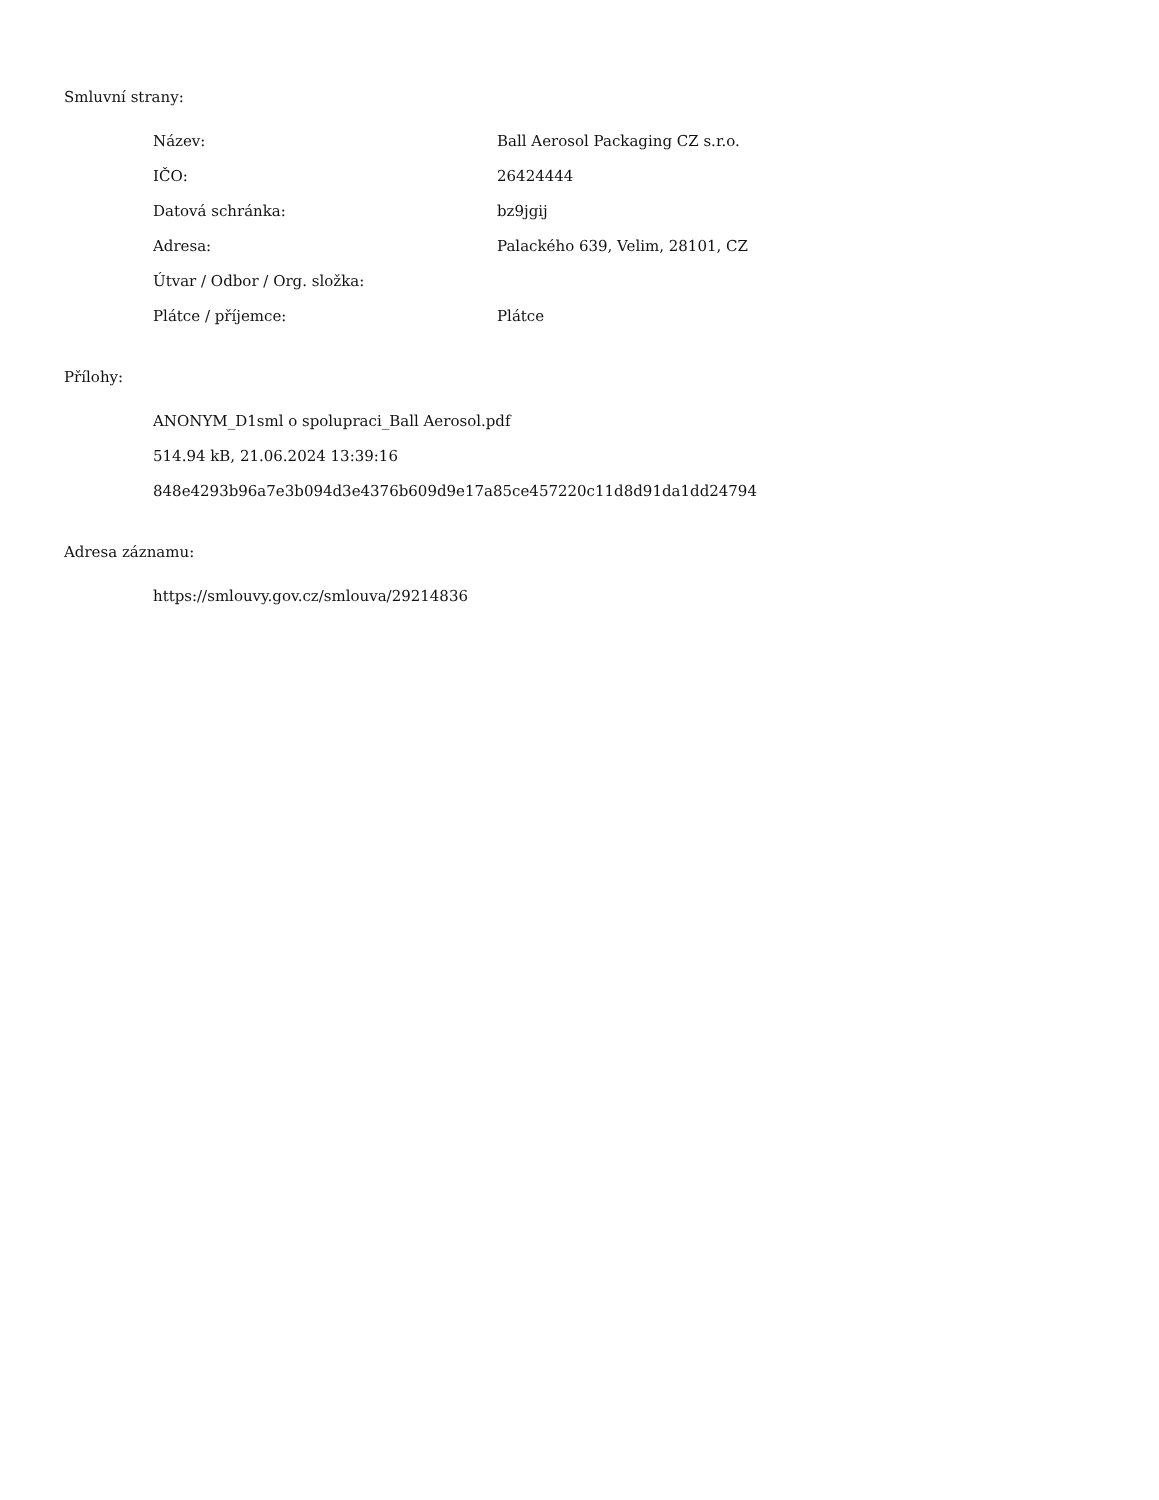Smluvní strany:
| Název: | Ball Aerosol Packaging CZ s.r.o. |
| IČO: | 26424444 |
| Datová schránka: | bz9jgij |
| Adresa: | Palackého 639, Velim, 28101, CZ |
| Útvar / Odbor / Org. složka: | |
| Plátce / příjemce: | Plátce |
Přílohy:
ANONYM_D1sml o spolupraci_Ball Aerosol.pdf
514.94 kB, 21.06.2024 13:39:16
848e4293b96a7e3b094d3e4376b609d9e17a85ce457220c11d8d91da1dd24794
Adresa záznamu:
https://smlouvy.gov.cz/smlouva/29214836